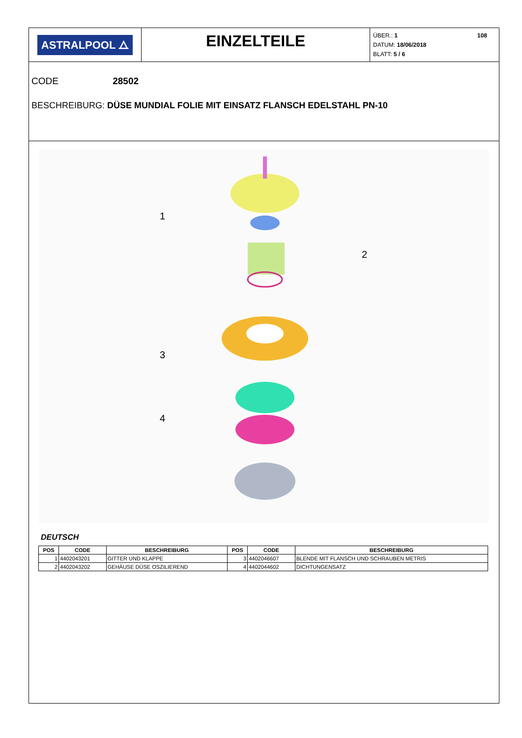ASTRALPOOL ⧍
EINZELTEILE
ÜBER.: 1 108
DATUM: 18/06/2018
BLATT: 5 / 6
CODE 28502
BESCHREIBURG: DÜSE MUNDIAL FOLIE MIT EINSATZ FLANSCH EDELSTAHL PN-10
1
2
3
4
DEUTSCH
| POS | CODE | BESCHREIBURG | POS | CODE | BESCHREIBURG |
| --- | --- | --- | --- | --- | --- |
| 1 | 4402043201 | GITTER UND KLAPPE | 3 | 4402046607 | BLENDE MIT FLANSCH UND SCHRAUBEN METRIS |
| 2 | 4402043202 | GEHÄUSE DÜSE OSZILIEREND | 4 | 4402044602 | DICHTUNGENSATZ |